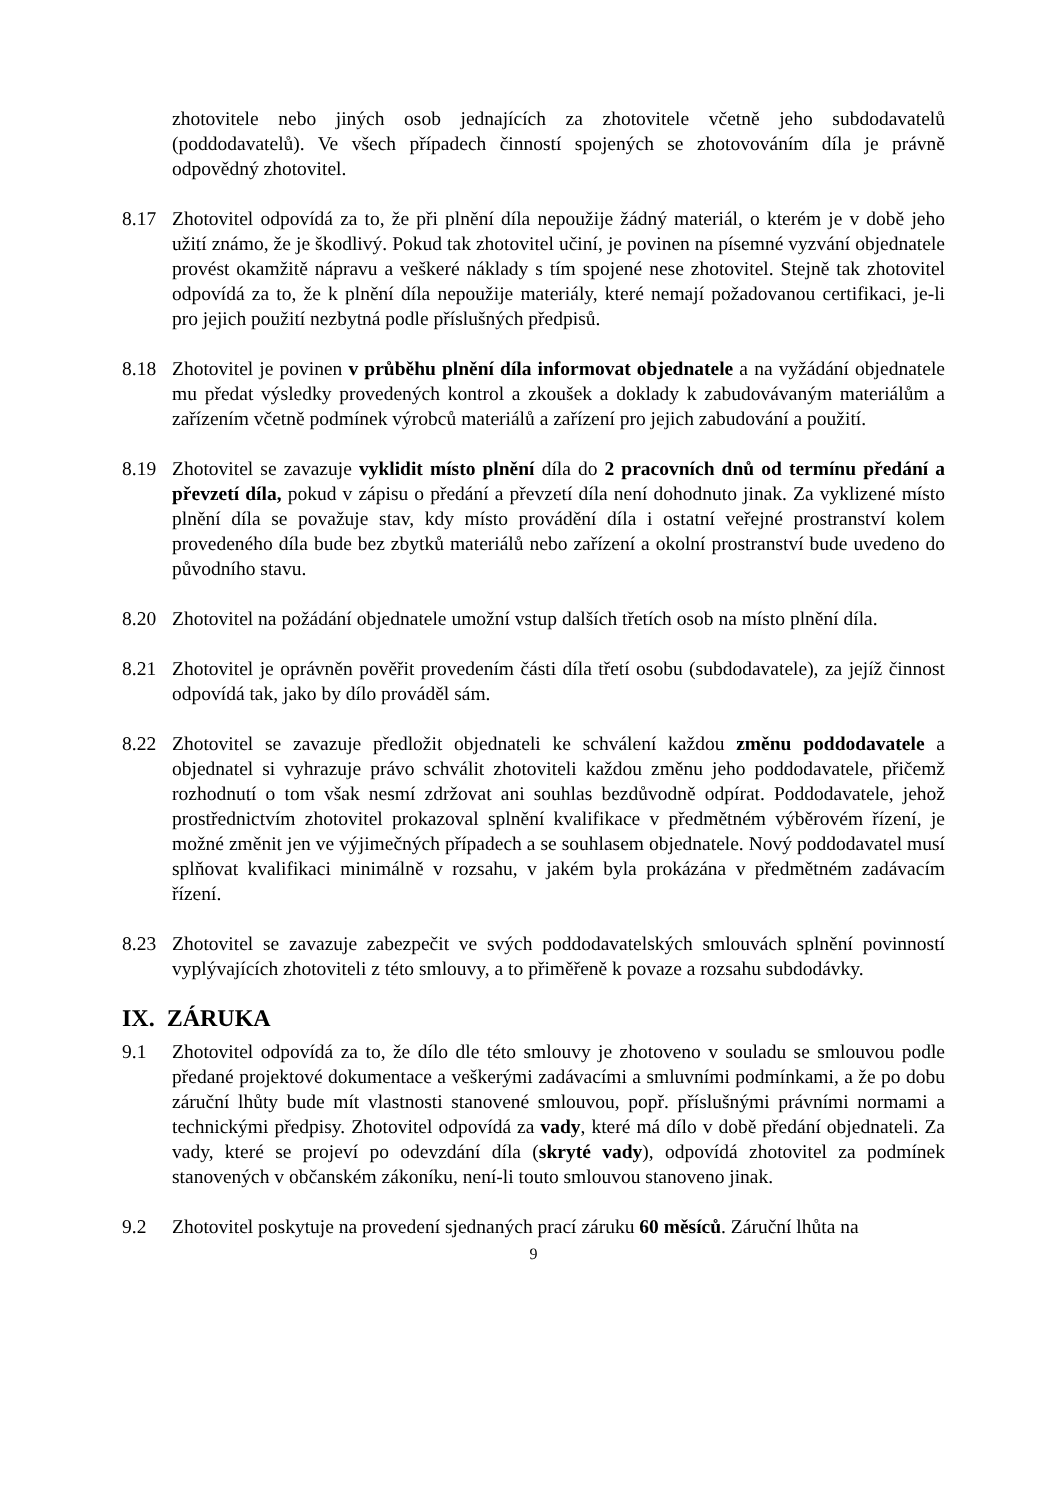zhotovitele nebo jiných osob jednajících za zhotovitele včetně jeho subdodavatelů (poddodavatelů). Ve všech případech činností spojených se zhotovováním díla je právně odpovědný zhotovitel.
8.17 Zhotovitel odpovídá za to, že při plnění díla nepoužije žádný materiál, o kterém je v době jeho užití známo, že je škodlivý. Pokud tak zhotovitel učiní, je povinen na písemné vyzvání objednatele provést okamžitě nápravu a veškeré náklady s tím spojené nese zhotovitel. Stejně tak zhotovitel odpovídá za to, že k plnění díla nepoužije materiály, které nemají požadovanou certifikaci, je-li pro jejich použití nezbytná podle příslušných předpisů.
8.18 Zhotovitel je povinen v průběhu plnění díla informovat objednatele a na vyžádání objednatele mu předat výsledky provedených kontrol a zkoušek a doklady k zabudovávaným materiálům a zařízením včetně podmínek výrobců materiálů a zařízení pro jejich zabudování a použití.
8.19 Zhotovitel se zavazuje vyklidit místo plnění díla do 2 pracovních dnů od termínu předání a převzetí díla, pokud v zápisu o předání a převzetí díla není dohodnuto jinak. Za vyklizené místo plnění díla se považuje stav, kdy místo provádění díla i ostatní veřejné prostranství kolem provedeného díla bude bez zbytků materiálů nebo zařízení a okolní prostranství bude uvedeno do původního stavu.
8.20 Zhotovitel na požádání objednatele umožní vstup dalších třetích osob na místo plnění díla.
8.21 Zhotovitel je oprávněn pověřit provedením části díla třetí osobu (subdodavatele), za jejíž činnost odpovídá tak, jako by dílo prováděl sám.
8.22 Zhotovitel se zavazuje předložit objednateli ke schválení každou změnu poddodavatele a objednatel si vyhrazuje právo schválit zhotoviteli každou změnu jeho poddodavatele, přičemž rozhodnutí o tom však nesmí zdržovat ani souhlas bezdůvodně odpírat. Poddodavatele, jehož prostřednictvím zhotovitel prokazoval splnění kvalifikace v předmětném výběrovém řízení, je možné změnit jen ve výjimečných případech a se souhlasem objednatele. Nový poddodavatel musí splňovat kvalifikaci minimálně v rozsahu, v jakém byla prokázána v předmětném zadávacím řízení.
8.23 Zhotovitel se zavazuje zabezpečit ve svých poddodavatelských smlouvách splnění povinností vyplývajících zhotoviteli z této smlouvy, a to přiměřeně k povaze a rozsahu subdodávky.
IX. ZÁRUKA
9.1 Zhotovitel odpovídá za to, že dílo dle této smlouvy je zhotoveno v souladu se smlouvou podle předané projektové dokumentace a veškerými zadávacími a smluvními podmínkami, a že po dobu záruční lhůty bude mít vlastnosti stanovené smlouvou, popř. příslušnými právními normami a technickými předpisy. Zhotovitel odpovídá za vady, které má dílo v době předání objednateli. Za vady, které se projeví po odevzdání díla (skryté vady), odpovídá zhotovitel za podmínek stanovených v občanském zákoníku, není-li touto smlouvou stanoveno jinak.
9.2 Zhotovitel poskytuje na provedení sjednaných prací záruku 60 měsíců. Záruční lhůta na
9